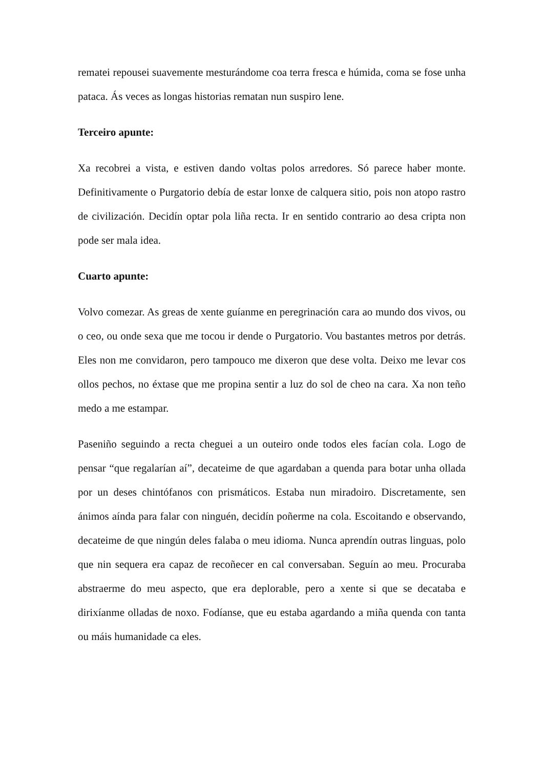rematei repousei suavemente mesturándome coa terra fresca e húmida, coma se fose unha pataca. Ás veces as longas historias rematan nun suspiro lene.
Terceiro apunte:
Xa recobrei a vista, e estiven dando voltas polos arredores. Só parece haber monte. Definitivamente o Purgatorio debía de estar lonxe de calquera sitio, pois non atopo rastro de civilización. Decidín optar pola liña recta. Ir en sentido contrario ao desa cripta non pode ser mala idea.
Cuarto apunte:
Volvo comezar. As greas de xente guíanme en peregrinación cara ao mundo dos vivos, ou o ceo, ou onde sexa que me tocou ir dende o Purgatorio. Vou bastantes metros por detrás. Eles non me convidaron, pero tampouco me dixeron que dese volta. Deixo me levar cos ollos pechos, no éxtase que me propina sentir a luz do sol de cheo na cara. Xa non teño medo a me estampar.
Paseniño seguindo a recta cheguei a un outeiro onde todos eles facían cola. Logo de pensar “que regalarían aí”, decateime de que agardaban a quenda para botar unha ollada por un deses chintófanos con prismáticos. Estaba nun miradoiro. Discretamente, sen ánimos aínda para falar con ninguén, decidín poñerme na cola. Escoitando e observando, decateime de que ningún deles falaba o meu idioma. Nunca aprendín outras linguas, polo que nin sequera era capaz de recoñecer en cal conversaban. Seguín ao meu. Procuraba abstraerme do meu aspecto, que era deplorable, pero a xente si que se decataba e dirixíanme olladas de noxo. Fodíanse, que eu estaba agardando a miña quenda con tanta ou máis humanidade ca eles.